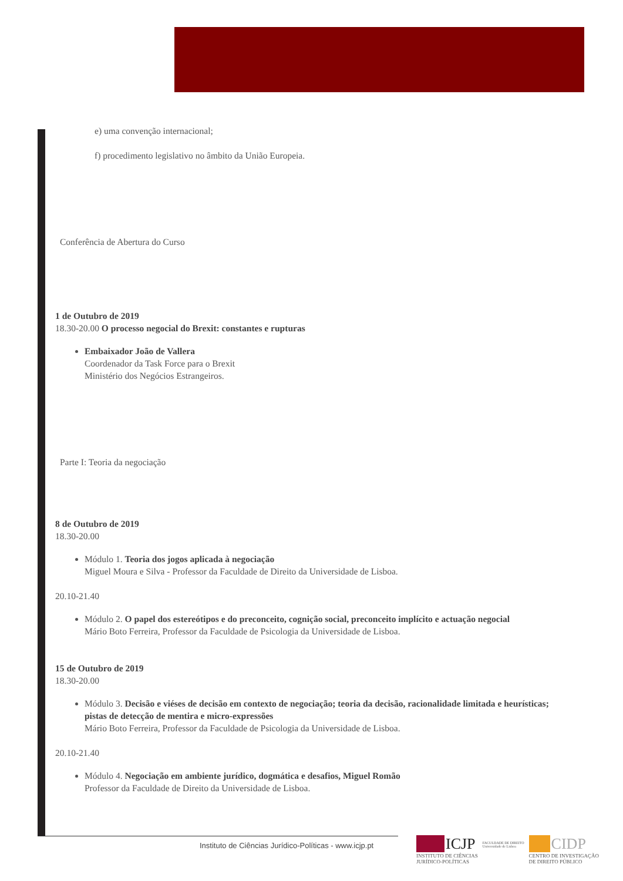e) uma convenção internacional;
f) procedimento legislativo no âmbito da União Europeia.
Conferência de Abertura do Curso
1 de Outubro de 2019
18.30-20.00 O processo negocial do Brexit: constantes e rupturas
Embaixador João de Vallera
Coordenador da Task Force para o Brexit
Ministério dos Negócios Estrangeiros.
Parte I: Teoria da negociação
8 de Outubro de 2019
18.30-20.00
Módulo 1. Teoria dos jogos aplicada à negociação
Miguel Moura e Silva - Professor da Faculdade de Direito da Universidade de Lisboa.
20.10-21.40
Módulo 2. O papel dos estereótipos e do preconceito, cognição social, preconceito implícito e actuação negocial
Mário Boto Ferreira, Professor da Faculdade de Psicologia da Universidade de Lisboa.
15 de Outubro de 2019
18.30-20.00
Módulo 3. Decisão e viéses de decisão em contexto de negociação; teoria da decisão, racionalidade limitada e heurísticas; pistas de detecção de mentira e micro-expressões
Mário Boto Ferreira, Professor da Faculdade de Psicologia da Universidade de Lisboa.
20.10-21.40
Módulo 4. Negociação em ambiente jurídico, dogmática e desafios, Miguel Romão
Professor da Faculdade de Direito da Universidade de Lisboa.
Instituto de Ciências Jurídico-Políticas - www.icjp.pt
ICJP
INSTITUTO DE CIÊNCIAS
JURÍDICO-POLÍTICAS
FACULDADE DE DIREITO
Universidade de Lisboa
CIDP
CENTRO DE INVESTIGAÇÃO
DE DIREITO PÚBLICO